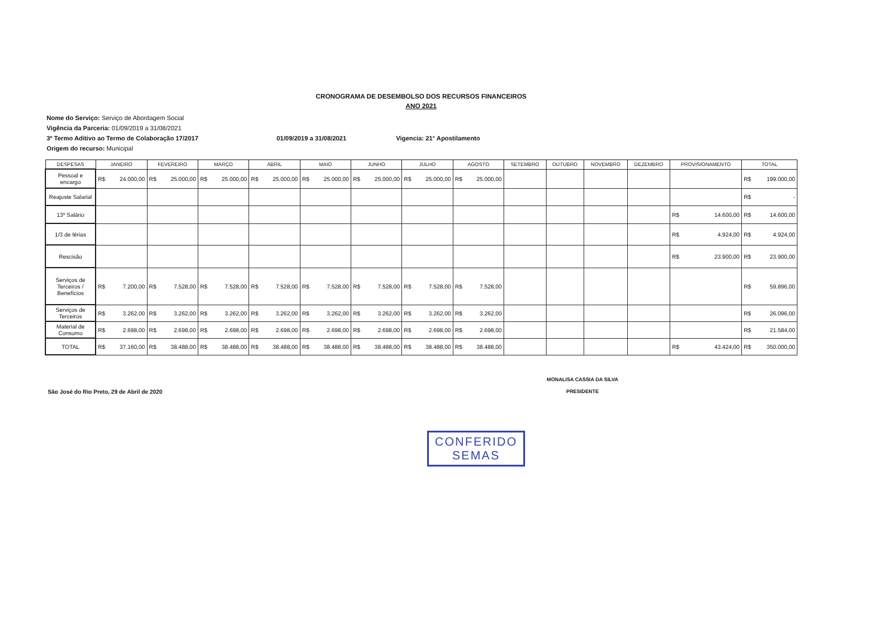CRONOGRAMA DE DESEMBOLSO DOS RECURSOS FINANCEIROS
ANO 2021
Nome do Serviço: Serviço de Abordagem Social
Vigência da Parceria: 01/09/2019 a 31/08/2021
3º Termo Aditivo ao Termo de Colaboração 17/2017 01/09/2019 a 31/08/2021 Vigencia: 21° Apostilamento
Origem do recurso: Municipal
| DESPESAS | JANEIRO | FEVEREIRO | MARÇO | ABRIL | MAIO | JUNHO | JULHO | AGOSTO | SETEMBRO | OUTUBRO | NOVEMBRO | DEZEMBRO | PROVISIONAMENTO | TOTAL |
| --- | --- | --- | --- | --- | --- | --- | --- | --- | --- | --- | --- | --- | --- | --- |
| Pessoal e encargo | R$ 24.000,00 | R$ 25.000,00 | R$ 25.000,00 | R$ 25.000,00 | R$ 25.000,00 | R$ 25.000,00 | R$ 25.000,00 | R$ 25.000,00 | | | | | | R$ 199.000,00 |
| Reajuste Salarial | | | | | | | | | | | | | | R$ - |
| 13º Salário | | | | | | | | | | | | | R$ 14.600,00 | R$ 14.600,00 |
| 1/3 de férias | | | | | | | | | | | | | R$ 4.924,00 | R$ 4.924,00 |
| Rescisão | | | | | | | | | | | | | R$ 23.900,00 | R$ 23.900,00 |
| Serviços de Terceiros / Benefícios | R$ 7.200,00 | R$ 7.528,00 | R$ 7.528,00 | R$ 7.528,00 | R$ 7.528,00 | R$ 7.528,00 | R$ 7.528,00 | R$ 7.528,00 | | | | | | R$ 59.896,00 |
| Serviços de Terceiros | R$ 3.262,00 | R$ 3.262,00 | R$ 3.262,00 | R$ 3.262,00 | R$ 3.262,00 | R$ 3.262,00 | R$ 3.262,00 | R$ 3.262,00 | | | | | | R$ 26.096,00 |
| Material de Consumo | R$ 2.698,00 | R$ 2.698,00 | R$ 2.698,00 | R$ 2.698,00 | R$ 2.698,00 | R$ 2.698,00 | R$ 2.698,00 | R$ 2.698,00 | | | | | | R$ 21.584,00 |
| TOTAL | R$ 37.160,00 | R$ 38.488,00 | R$ 38.488,00 | R$ 38.488,00 | R$ 38.488,00 | R$ 38.488,00 | R$ 38.488,00 | R$ 38.488,00 | | | | | R$ 43.424,00 | R$ 350.000,00 |
São José do Rio Preto, 29 de Abril de 2020
MONALISA CASSIA DA SILVA
PRESIDENTE
CONFERIDO
SEMAS